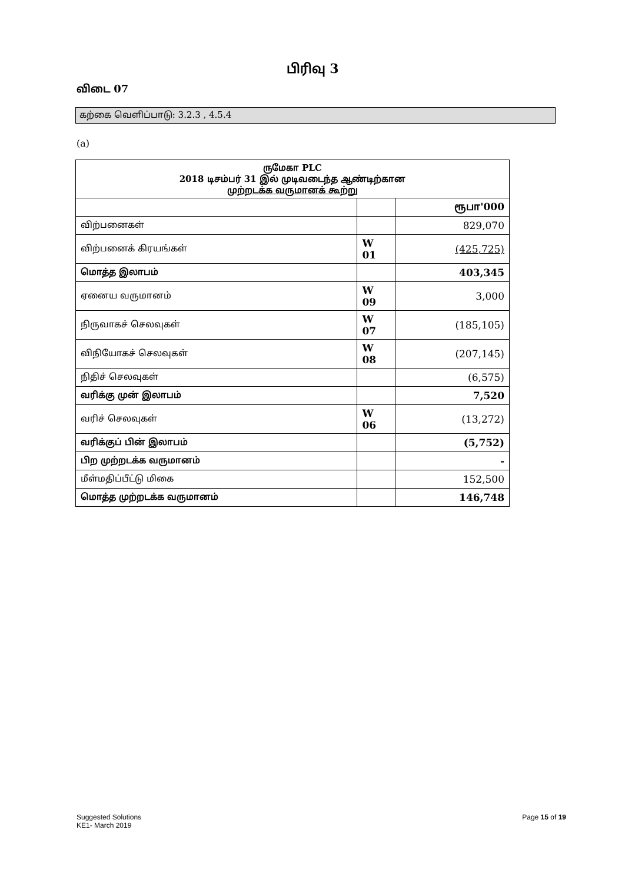பிரிவு 3
விடை 07
கற்கை வெளிப்பாடு: 3.2.3 , 4.5.4
(a)
| ருமேகா PLC 2018 டிசம்பர் 31 இல் முடிவடைந்த ஆண்டிற்கான முற்றடக்க வருமானக் கூற்று | | |
| --- | --- | --- |
| | | ரூபா'000 |
| விற்பனைகள் | | 829,070 |
| விற்பனைக் கிரயங்கள் | W 01 | (425,725) |
| மொத்த இலாபம் | | 403,345 |
| ஏனைய வருமானம் | W 09 | 3,000 |
| நிருவாகச் செலவுகள் | W 07 | (185,105) |
| விநியோகச் செலவுகள் | W 08 | (207,145) |
| நிதிச் செலவுகள் | | (6,575) |
| வரிக்கு முன் இலாபம் | | 7,520 |
| வரிச் செலவுகள் | W 06 | (13,272) |
| வரிக்குப் பின் இலாபம் | | (5,752) |
| பிற முற்றடக்க வருமானம் | | - |
| மீள்மதிப்பீட்டு மிகை | | 152,500 |
| மொத்த முற்றடக்க வருமானம் | | 146,748 |
Page 15 of 19 Suggested Solutions
KE1- March 2019